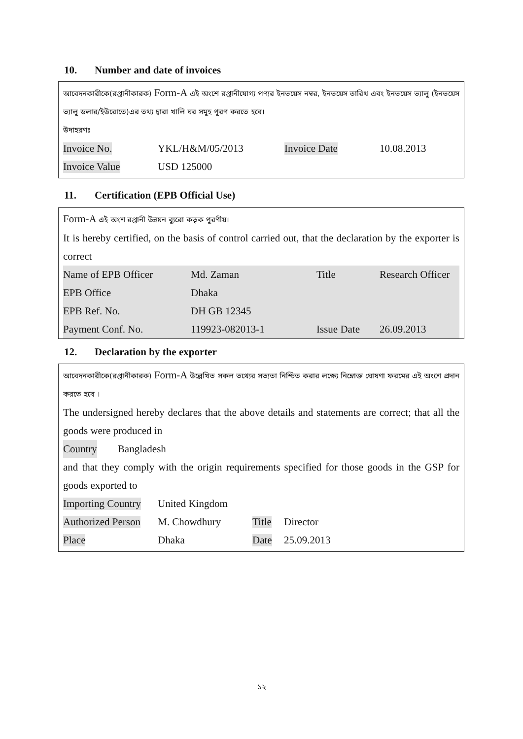10. Number and date of invoices
আবেদনকারীকে(রপ্তানীকারক) Form-A এই অংশে রপ্তানীযোগ্য পণ্যর ইনভয়েস নম্বর, ইনভয়েস তারিখ এবং ইনভয়েস ভ্যালু (ইনভয়েস ভ্যালু ডলার/ইউরোতে)এর তথ্য দ্বারা খালি ঘর সমুহ পূরণ করতে হবে।
উদাহরণঃ
| Invoice No. | YKL/H&M/05/2013 | Invoice Date | 10.08.2013 |
| Invoice Value | USD 125000 | | |
11. Certification (EPB Official Use)
Form-A এই অংশ রপ্তানী উন্নয়ন ব্যুরো কতৃক পুরণীয়।
It is hereby certified, on the basis of control carried out, that the declaration by the exporter is correct
| Name of EPB Officer | Md. Zaman | Title | Research Officer |
| EPB Office | Dhaka | | |
| EPB Ref. No. | DH GB 12345 | | |
| Payment Conf. No. | 119923-082013-1 | Issue Date | 26.09.2013 |
12. Declaration by the exporter
আবেদনকারীকে(রপ্তানীকারক) Form-A উল্লেখিত সকল তথ্যের সত্যতা নিশ্চিত করার লক্ষ্যে নিম্নোক্ত ঘোষণা ফরমের এই অংশে প্রদান করতে হবে ।
The undersigned hereby declares that the above details and statements are correct; that all the goods were produced in
Country Bangladesh
and that they comply with the origin requirements specified for those goods in the GSP for goods exported to
| Importing Country | United Kingdom | | |
| Authorized Person | M. Chowdhury | Title | Director |
| Place | Dhaka | Date | 25.09.2013 |
১২